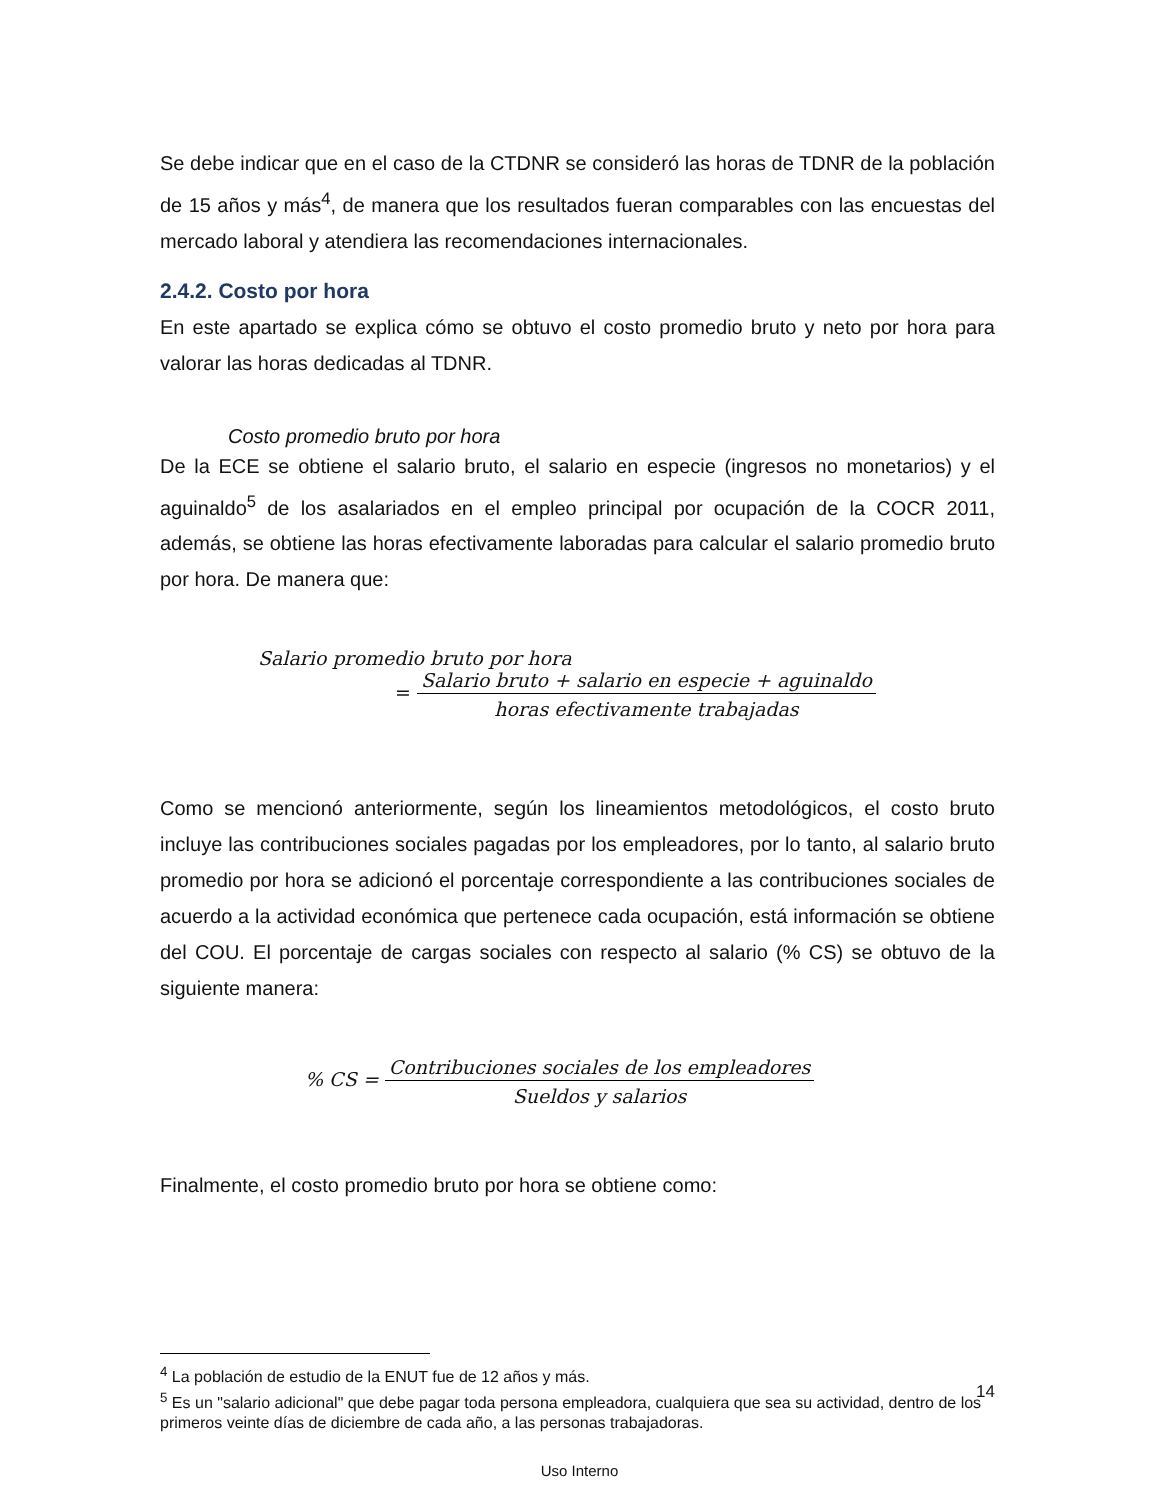Se debe indicar que en el caso de la CTDNR se consideró las horas de TDNR de la población de 15 años y más<sup>4</sup>, de manera que los resultados fueran comparables con las encuestas del mercado laboral y atendiera las recomendaciones internacionales.
2.4.2. Costo por hora
En este apartado se explica cómo se obtuvo el costo promedio bruto y neto por hora para valorar las horas dedicadas al TDNR.
Costo promedio bruto por hora
De la ECE se obtiene el salario bruto, el salario en especie (ingresos no monetarios) y el aguinaldo<sup>5</sup> de los asalariados en el empleo principal por ocupación de la COCR 2011, además, se obtiene las horas efectivamente laboradas para calcular el salario promedio bruto por hora. De manera que:
Salario promedio bruto por hora
=
Salario bruto + salario en especie + aguinaldo
horas efectivamente trabajadas
Como se mencionó anteriormente, según los lineamientos metodológicos, el costo bruto incluye las contribuciones sociales pagadas por los empleadores, por lo tanto, al salario bruto promedio por hora se adicionó el porcentaje correspondiente a las contribuciones sociales de acuerdo a la actividad económica que pertenece cada ocupación, está información se obtiene del COU. El porcentaje de cargas sociales con respecto al salario (% CS) se obtuvo de la siguiente manera:
% CS =
Contribuciones sociales de los empleadores
Sueldos y salarios
Finalmente, el costo promedio bruto por hora se obtiene como:
<sup>4</sup> La población de estudio de la ENUT fue de 12 años y más.
<sup>5</sup> Es un "salario adicional" que debe pagar toda persona empleadora, cualquiera que sea su actividad, dentro de los primeros veinte días de diciembre de cada año, a las personas trabajadoras.
14
Uso Interno